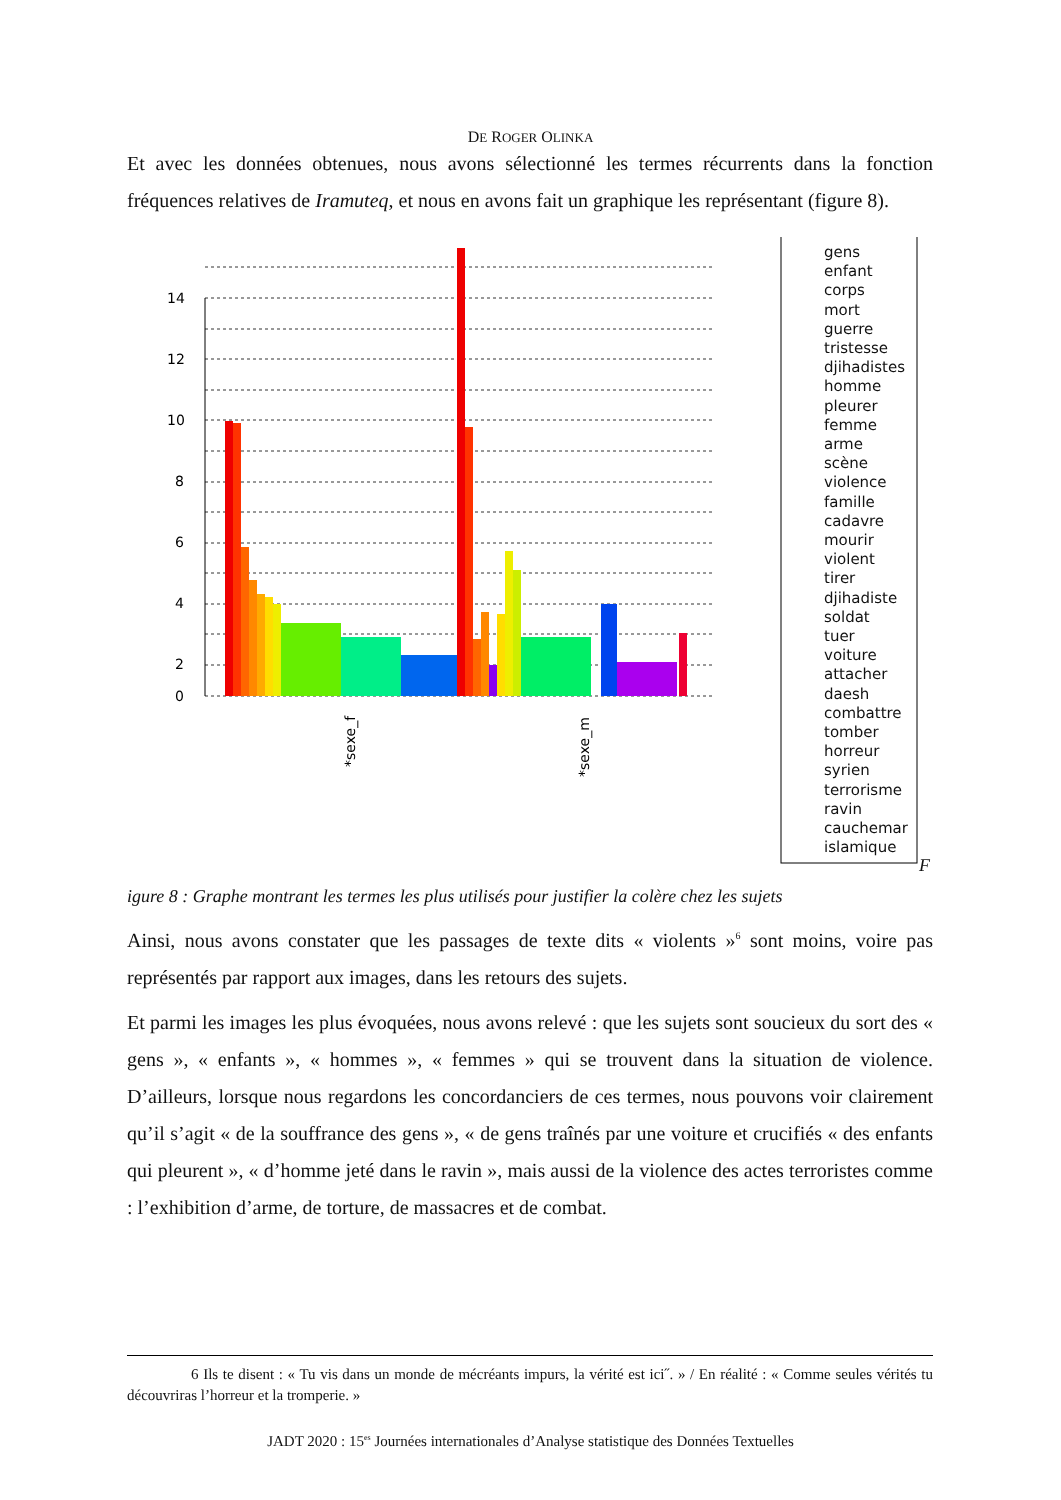DE ROGER OLINKA
Et avec les données obtenues, nous avons sélectionné les termes récurrents dans la fonction fréquences relatives de Iramuteq, et nous en avons fait un graphique les représentant (figure 8).
14
12
10
8
6
4
2
0
*sexe_f
*sexe_m
gens
enfant
corps
mort
guerre
tristesse
djihadistes
homme
pleurer
femme
arme
scène
violence
famille
cadavre
mourir
violent
tirer
djihadiste
soldat
tuer
voiture
attacher
daesh
combattre
tomber
horreur
syrien
terrorisme
ravin
cauchemar
islamique
F
igure 8 : Graphe montrant les termes les plus utilisés pour justifier la colère chez les sujets
Ainsi, nous avons constater que les passages de texte dits « violents »<sup>6</sup> sont moins, voire pas représentés par rapport aux images, dans les retours des sujets.
Et parmi les images les plus évoquées, nous avons relevé : que les sujets sont soucieux du sort des « gens », « enfants », « hommes », « femmes » qui se trouvent dans la situation de violence. D’ailleurs, lorsque nous regardons les concordanciers de ces termes, nous pouvons voir clairement qu’il s’agit « de la souffrance des gens », « de gens traînés par une voiture et crucifiés « des enfants qui pleurent », « d’homme jeté dans le ravin », mais aussi de la violence des actes terroristes comme : l’exhibition d’arme, de torture, de massacres et de combat.
6 Ils te disent : « Tu vis dans un monde de mécréants impurs, la vérité est ici˝. » / En réalité : « Comme seules vérités tu découvriras l’horreur et la tromperie. »
JADT 2020 : 15<sup>es</sup> Journées internationales d’Analyse statistique des Données Textuelles